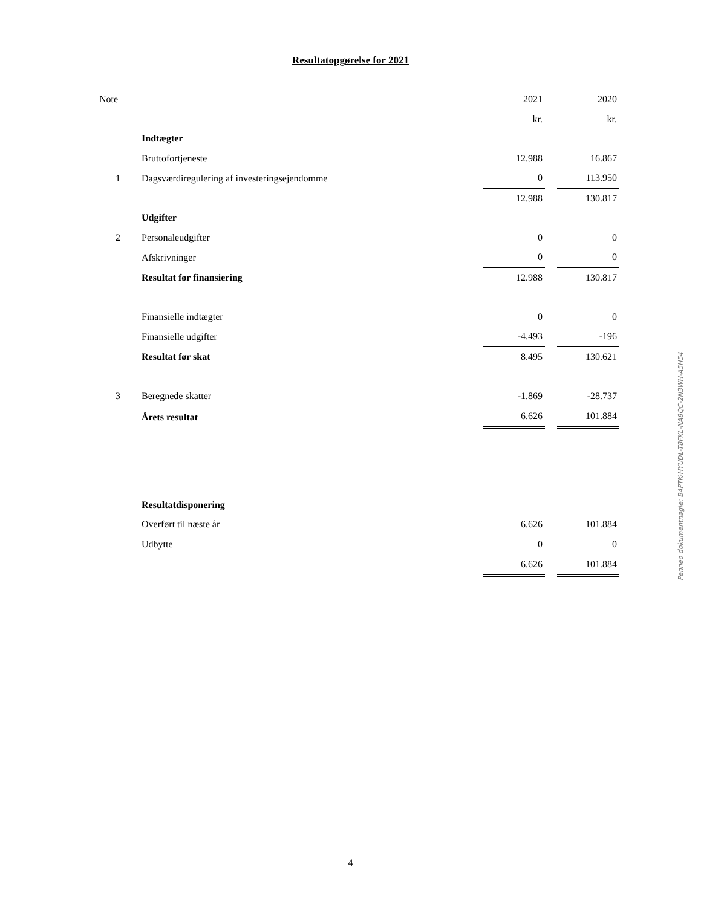Resultatopgørelse for 2021
| Note | | 2021 | | 2020 |
| | | kr. | | kr. |
| | Indtægter | | | |
| | Bruttofortjeneste | 12.988 | | 16.867 |
| 1 | Dagsværdiregulering af investeringsejendomme | 0 | | 113.950 |
| | | 12.988 | | 130.817 |
| | Udgifter | | | |
| 2 | Personaleudgifter | 0 | | 0 |
| | Afskrivninger | 0 | | 0 |
| | Resultat før finansiering | 12.988 | | 130.817 |
| | Finansielle indtægter | 0 | | 0 |
| | Finansielle udgifter | -4.493 | | -196 |
| | Resultat før skat | 8.495 | | 130.621 |
| 3 | Beregnede skatter | -1.869 | | -28.737 |
| | Årets resultat | 6.626 | | 101.884 |
| | Resultatdisponering | | | |
| | Overført til næste år | 6.626 | | 101.884 |
| | Udbytte | 0 | | 0 |
| | | 6.626 | | 101.884 |
Penneo dokumentnøgle: B4PTK-HYUDL-T8FKL-NA8QC-2N3WH-A5H54
4